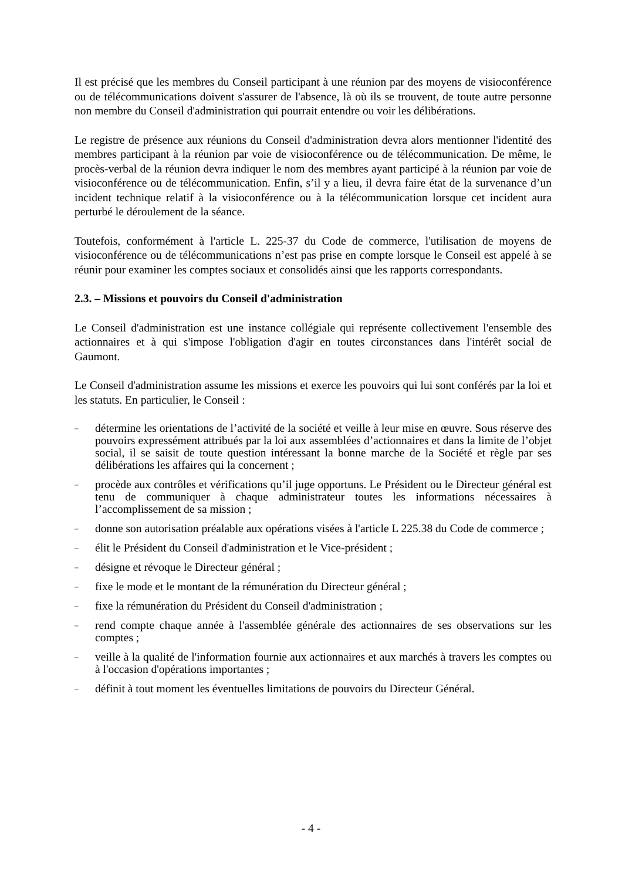Il est précisé que les membres du Conseil participant à une réunion par des moyens de visioconférence ou de télécommunications doivent s'assurer de l'absence, là où ils se trouvent, de toute autre personne non membre du Conseil d'administration qui pourrait entendre ou voir les délibérations.
Le registre de présence aux réunions du Conseil d'administration devra alors mentionner l'identité des membres participant à la réunion par voie de visioconférence ou de télécommunication. De même, le procès-verbal de la réunion devra indiquer le nom des membres ayant participé à la réunion par voie de visioconférence ou de télécommunication. Enfin, s’il y a lieu, il devra faire état de la survenance d’un incident technique relatif à la visioconférence ou à la télécommunication lorsque cet incident aura perturbé le déroulement de la séance.
Toutefois, conformément à l'article L. 225-37 du Code de commerce, l'utilisation de moyens de visioconférence ou de télécommunications n’est pas prise en compte lorsque le Conseil est appelé à se réunir pour examiner les comptes sociaux et consolidés ainsi que les rapports correspondants.
2.3. – Missions et pouvoirs du Conseil d'administration
Le Conseil d'administration est une instance collégiale qui représente collectivement l'ensemble des actionnaires et à qui s'impose l'obligation d'agir en toutes circonstances dans l'intérêt social de Gaumont.
Le Conseil d'administration assume les missions et exerce les pouvoirs qui lui sont conférés par la loi et les statuts. En particulier, le Conseil :
– détermine les orientations de l’activité de la société et veille à leur mise en œuvre. Sous réserve des pouvoirs expressément attribués par la loi aux assemblées d’actionnaires et dans la limite de l’objet social, il se saisit de toute question intéressant la bonne marche de la Société et règle par ses délibérations les affaires qui la concernent ;
– procède aux contrôles et vérifications qu’il juge opportuns. Le Président ou le Directeur général est tenu de communiquer à chaque administrateur toutes les informations nécessaires à l’accomplissement de sa mission ;
– donne son autorisation préalable aux opérations visées à l'article L 225.38 du Code de commerce ;
– élit le Président du Conseil d'administration et le Vice-président ;
– désigne et révoque le Directeur général ;
– fixe le mode et le montant de la rémunération du Directeur général ;
– fixe la rémunération du Président du Conseil d'administration ;
– rend compte chaque année à l'assemblée générale des actionnaires de ses observations sur les comptes ;
– veille à la qualité de l'information fournie aux actionnaires et aux marchés à travers les comptes ou à l'occasion d'opérations importantes ;
– définit à tout moment les éventuelles limitations de pouvoirs du Directeur Général.
- 4 -